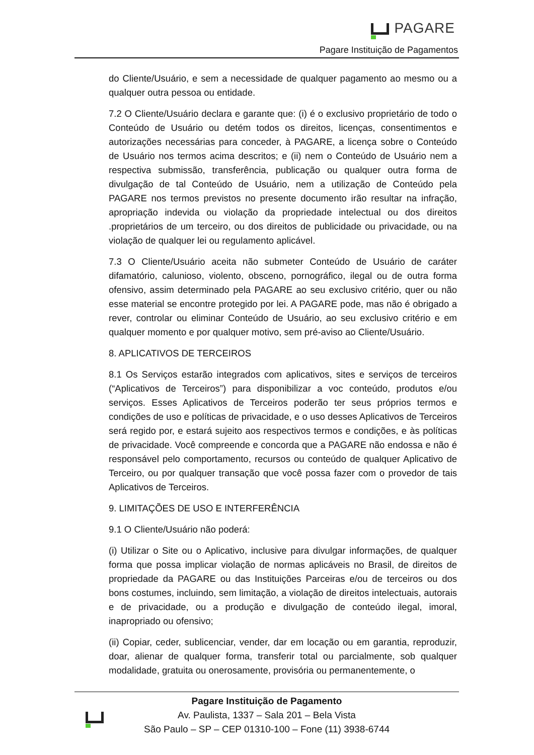PAGARE
Pagare Instituição de Pagamentos
do Cliente/Usuário, e sem a necessidade de qualquer pagamento ao mesmo ou a qualquer outra pessoa ou entidade.
7.2 O Cliente/Usuário declara e garante que: (i) é o exclusivo proprietário de todo o Conteúdo de Usuário ou detém todos os direitos, licenças, consentimentos e autorizações necessárias para conceder, à PAGARE, a licença sobre o Conteúdo de Usuário nos termos acima descritos; e (ii) nem o Conteúdo de Usuário nem a respectiva submissão, transferência, publicação ou qualquer outra forma de divulgação de tal Conteúdo de Usuário, nem a utilização de Conteúdo pela PAGARE nos termos previstos no presente documento irão resultar na infração, apropriação indevida ou violação da propriedade intelectual ou dos direitos .proprietários de um terceiro, ou dos direitos de publicidade ou privacidade, ou na violação de qualquer lei ou regulamento aplicável.
7.3 O Cliente/Usuário aceita não submeter Conteúdo de Usuário de caráter difamatório, calunioso, violento, obsceno, pornográfico, ilegal ou de outra forma ofensivo, assim determinado pela PAGARE ao seu exclusivo critério, quer ou não esse material se encontre protegido por lei. A PAGARE pode, mas não é obrigado a rever, controlar ou eliminar Conteúdo de Usuário, ao seu exclusivo critério e em qualquer momento e por qualquer motivo, sem pré-aviso ao Cliente/Usuário.
8. APLICATIVOS DE TERCEIROS
8.1 Os Serviços estarão integrados com aplicativos, sites e serviços de terceiros (“Aplicativos de Terceiros”) para disponibilizar a voc conteúdo, produtos e/ou serviços. Esses Aplicativos de Terceiros poderão ter seus próprios termos e condições de uso e políticas de privacidade, e o uso desses Aplicativos de Terceiros será regido por, e estará sujeito aos respectivos termos e condições, e às políticas de privacidade. Você compreende e concorda que a PAGARE não endossa e não é responsável pelo comportamento, recursos ou conteúdo de qualquer Aplicativo de Terceiro, ou por qualquer transação que você possa fazer com o provedor de tais Aplicativos de Terceiros.
9. LIMITAÇÕES DE USO E INTERFERÊNCIA
9.1 O Cliente/Usuário não poderá:
(i) Utilizar o Site ou o Aplicativo, inclusive para divulgar informações, de qualquer forma que possa implicar violação de normas aplicáveis no Brasil, de direitos de propriedade da PAGARE ou das Instituições Parceiras e/ou de terceiros ou dos bons costumes, incluindo, sem limitação, a violação de direitos intelectuais, autorais e de privacidade, ou a produção e divulgação de conteúdo ilegal, imoral, inapropriado ou ofensivo;
(ii) Copiar, ceder, sublicenciar, vender, dar em locação ou em garantia, reproduzir, doar, alienar de qualquer forma, transferir total ou parcialmente, sob qualquer modalidade, gratuita ou onerosamente, provisória ou permanentemente, o
Pagare Instituição de Pagamento
Av. Paulista, 1337 – Sala 201 – Bela Vista
São Paulo – SP – CEP 01310-100 – Fone (11) 3938-6744